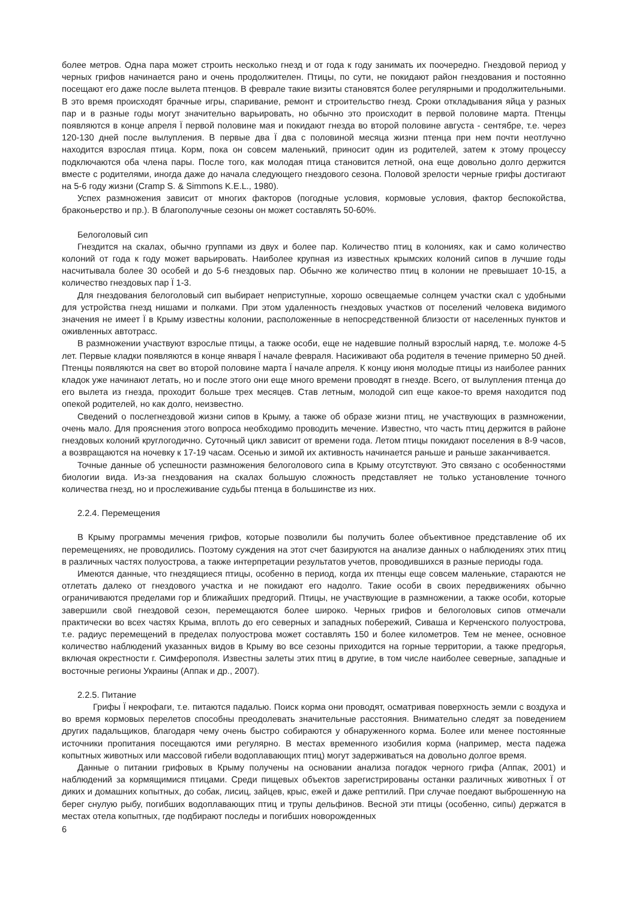более метров. Одна пара может строить несколько гнезд и от года к году занимать их поочередно. Гнездовой период у черных грифов начинается рано и очень продолжителен. Птицы, по сути, не покидают район гнездования и постоянно посещают его даже после вылета птенцов. В феврале такие визиты становятся более регулярными и продолжительными. В это время происходят брачные игры, спаривание, ремонт и строительство гнезд. Сроки откладывания яйца у разных пар и в разные годы могут значительно варьировать, но обычно это происходит в первой половине марта. Птенцы появляются в конце апреля Ї первой половине мая и покидают гнезда во второй половине августа - сентябре, т.е. через 120-130 дней после вылупления. В первые два Ї два с половиной месяца жизни птенца при нем почти неотлучно находится взрослая птица. Корм, пока он совсем маленький, приносит один из родителей, затем к этому процессу подключаются оба члена пары. После того, как молодая птица становится летной, она еще довольно долго держится вместе с родителями, иногда даже до начала следующего гнездового сезона. Половой зрелости черные грифы достигают на 5-6 году жизни (Cramp S. & Simmons K.E.L., 1980).
Успех размножения зависит от многих факторов (погодные условия, кормовые условия, фактор беспокойства, браконьерство и пр.). В благополучные сезоны он может составлять 50-60%.
Белоголовый сип
Гнездится на скалах, обычно группами из двух и более пар. Количество птиц в колониях, как и само количество колоний от года к году может варьировать. Наиболее крупная из известных крымских колоний сипов в лучшие годы насчитывала более 30 особей и до 5-6 гнездовых пар. Обычно же количество птиц в колонии не превышает 10-15, а количество гнездовых пар Ї 1-3.
Для гнездования белоголовый сип выбирает неприступные, хорошо освещаемые солнцем участки скал с удобными для устройства гнезд нишами и полками. При этом удаленность гнездовых участков от поселений человека видимого значения не имеет Ї в Крыму известны колонии, расположенные в непосредственной близости от населенных пунктов и оживленных автотрасс.
В размножении участвуют взрослые птицы, а также особи, еще не надевшие полный взрослый наряд, т.е. моложе 4-5 лет. Первые кладки появляются в конце января Ї начале февраля. Насиживают оба родителя в течение примерно 50 дней. Птенцы появляются на свет во второй половине марта Ї начале апреля. К концу июня молодые птицы из наиболее ранних кладок уже начинают летать, но и после этого они еще много времени проводят в гнезде. Всего, от вылупления птенца до его вылета из гнезда, проходит больше трех месяцев. Став летным, молодой сип еще какое-то время находится под опекой родителей, но как долго, неизвестно.
Сведений о послегнездовой жизни сипов в Крыму, а также об образе жизни птиц, не участвующих в размножении, очень мало. Для прояснения этого вопроса необходимо проводить мечение. Известно, что часть птиц держится в районе гнездовых колоний круглогодично. Суточный цикл зависит от времени года. Летом птицы покидают поселения в 8-9 часов, а возвращаются на ночевку к 17-19 часам. Осенью и зимой их активность начинается раньше и раньше заканчивается.
Точные данные об успешности размножения белоголового сипа в Крыму отсутствуют. Это связано с особенностями биологии вида. Из-за гнездования на скалах большую сложность представляет не только установление точного количества гнезд, но и прослеживание судьбы птенца в большинстве из них.
2.2.4. Перемещения
В Крыму программы мечения грифов, которые позволили бы получить более объективное представление об их перемещениях, не проводились. Поэтому суждения на этот счет базируются на анализе данных о наблюдениях этих птиц в различных частях полуострова, а также интерпретации результатов учетов, проводившихся в разные периоды года.
Имеются данные, что гнездящиеся птицы, особенно в период, когда их птенцы еще совсем маленькие, стараются не отлетать далеко от гнездового участка и не покидают его надолго. Такие особи в своих передвижениях обычно ограничиваются пределами гор и ближайших предгорий. Птицы, не участвующие в размножении, а также особи, которые завершили свой гнездовой сезон, перемещаются более широко. Черных грифов и белоголовых сипов отмечали практически во всех частях Крыма, вплоть до его северных и западных побережий, Сиваша и Керченского полуострова, т.е. радиус перемещений в пределах полуострова может составлять 150 и более километров. Тем не менее, основное количество наблюдений указанных видов в Крыму во все сезоны приходится на горные территории, а также предгорья, включая окрестности г. Симферополя. Известны залеты этих птиц в другие, в том числе наиболее северные, западные и восточные регионы Украины (Аппак и др., 2007).
2.2.5. Питание
Грифы Ї некрофаги, т.е. питаются падалью. Поиск корма они проводят, осматривая поверхность земли с воздуха и во время кормовых перелетов способны преодолевать значительные расстояния. Внимательно следят за поведением других падальщиков, благодаря чему очень быстро собираются у обнаруженного корма. Более или менее постоянные источники пропитания посещаются ими регулярно. В местах временного изобилия корма (например, места падежа копытных животных или массовой гибели водоплавающих птиц) могут задерживаться на довольно долгое время.
Данные о питании грифовых в Крыму получены на основании анализа погадок черного грифа (Аппак, 2001) и наблюдений за кормящимися птицами. Среди пищевых объектов зарегистрированы останки различных животных Ї от диких и домашних копытных, до собак, лисиц, зайцев, крыс, ежей и даже рептилий. При случае поедают выброшенную на берег снулую рыбу, погибших водоплавающих птиц и трупы дельфинов. Весной эти птицы (особенно, сипы) держатся в местах отела копытных, где подбирают последы и погибших новорожденных
6